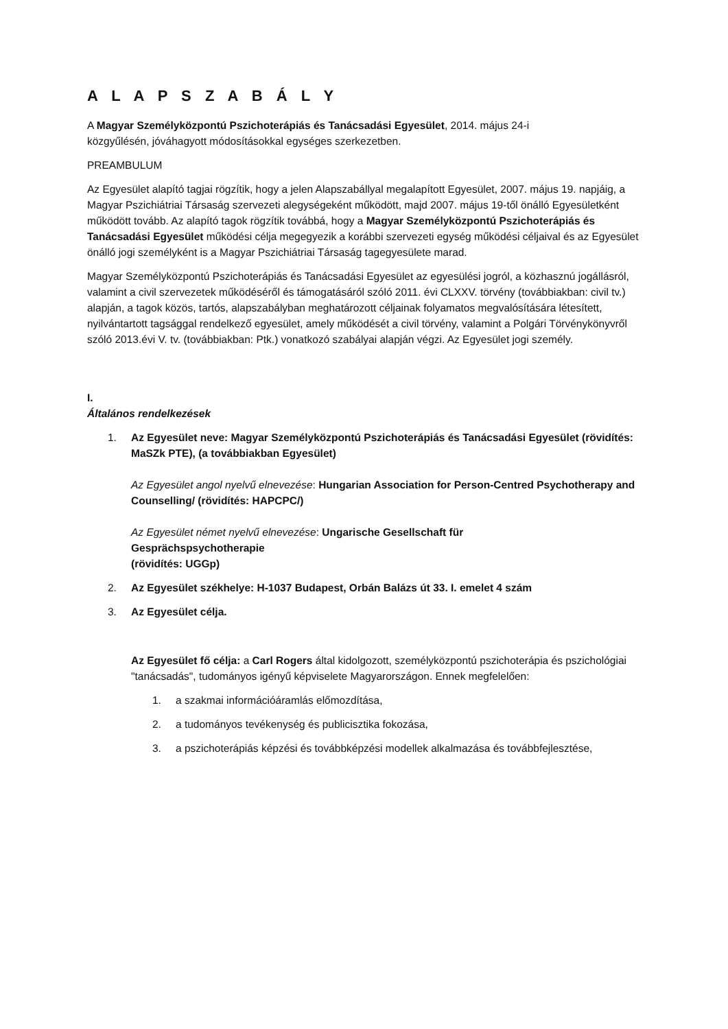A L A P S Z A B Á L Y
A Magyar Személyközpontú Pszichoterápiás és Tanácsadási Egyesület, 2014. május 24-i
közgyűlésén, jóváhagyott módosításokkal egységes szerkezetben.
PREAMBULUM
Az Egyesület alapító tagjai rögzítik, hogy a jelen Alapszabállyal megalapított Egyesület, 2007. május 19. napjáig, a Magyar Pszichiátriai Társaság szervezeti alegységeként működött, majd 2007. május 19-től önálló Egyesületként működött tovább. Az alapító tagok rögzítik továbbá, hogy a Magyar Személyközpontú Pszichoterápiás és Tanácsadási Egyesület működési célja megegyezik a korábbi szervezeti egység működési céljaival és az Egyesület önálló jogi személyként is a Magyar Pszichiátriai Társaság tagegyesülete marad.
Magyar Személyközpontú Pszichoterápiás és Tanácsadási Egyesület az egyesülési jogról, a közhasznú jogállásról, valamint a civil szervezetek működéséről és támogatásáról szóló 2011. évi CLXXV. törvény (továbbiakban: civil tv.) alapján, a tagok közös, tartós, alapszabályban meghatározott céljainak folyamatos megvalósítására létesített, nyilvántartott tagsággal rendelkező egyesület, amely működését a civil törvény, valamint a Polgári Törvénykönyvről szóló 2013.évi V. tv. (továbbiakban: Ptk.) vonatkozó szabályai alapján végzi. Az Egyesület jogi személy.
I.
Általános rendelkezések
1. Az Egyesület neve: Magyar Személyközpontú Pszichoterápiás és Tanácsadási Egyesület (rövidítés: MaSZk PTE), (a továbbiakban Egyesület)
Az Egyesület angol nyelvű elnevezése: Hungarian Association for Person-Centred Psychotherapy and Counselling/ (rövidítés: HAPCPC/)
Az Egyesület német nyelvű elnevezése: Ungarische Gesellschaft für
Gesprächspsychotherapie
(rövidítés: UGGp)
2. Az Egyesület székhelye: H-1037 Budapest, Orbán Balázs út 33. I. emelet 4 szám
3. Az Egyesület célja.
Az Egyesület fő célja: a Carl Rogers által kidolgozott, személyközpontú pszichoterápia és pszichológiai "tanácsadás", tudományos igényű képviselete Magyarországon. Ennek megfelelően:
1. a szakmai információáramlás előmozdítása,
2. a tudományos tevékenység és publicisztika fokozása,
3. a pszichoterápiás képzési és továbbképzési modellek alkalmazása és továbbfejlesztése,